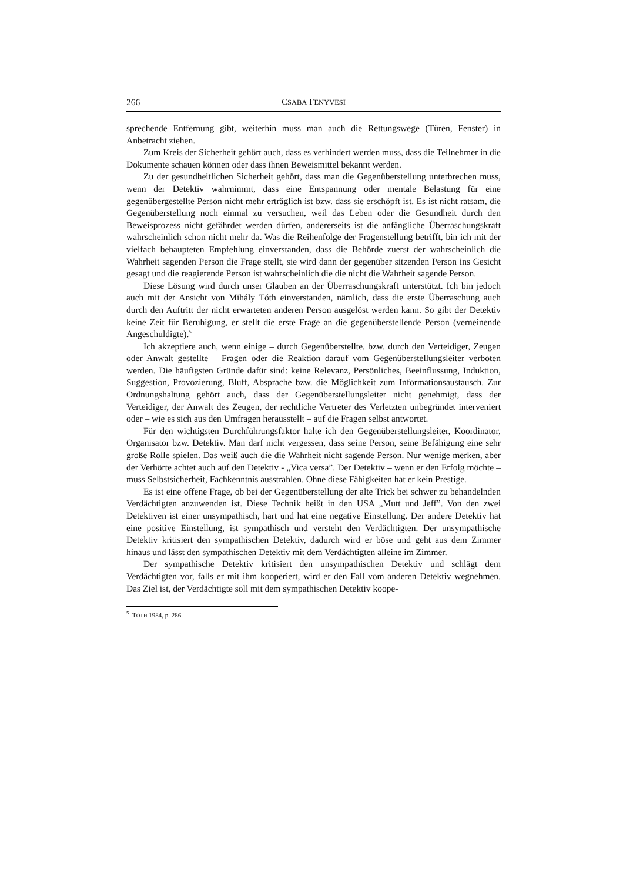266 CSABA FENYVESI
sprechende Entfernung gibt, weiterhin muss man auch die Rettungswege (Türen, Fenster) in Anbetracht ziehen.
Zum Kreis der Sicherheit gehört auch, dass es verhindert werden muss, dass die Teilnehmer in die Dokumente schauen können oder dass ihnen Beweismittel bekannt werden.
Zu der gesundheitlichen Sicherheit gehört, dass man die Gegenüberstellung unterbrechen muss, wenn der Detektiv wahrnimmt, dass eine Entspannung oder mentale Belastung für eine gegenübergestellte Person nicht mehr erträglich ist bzw. dass sie erschöpft ist. Es ist nicht ratsam, die Gegenüberstellung noch einmal zu versuchen, weil das Leben oder die Gesundheit durch den Beweisprozess nicht gefährdet werden dürfen, andererseits ist die anfängliche Überraschungskraft wahrscheinlich schon nicht mehr da. Was die Reihenfolge der Fragenstellung betrifft, bin ich mit der vielfach behaupteten Empfehlung einverstanden, dass die Behörde zuerst der wahrscheinlich die Wahrheit sagenden Person die Frage stellt, sie wird dann der gegenüber sitzenden Person ins Gesicht gesagt und die reagierende Person ist wahrscheinlich die die nicht die Wahrheit sagende Person.
Diese Lösung wird durch unser Glauben an der Überraschungskraft unterstützt. Ich bin jedoch auch mit der Ansicht von Mihály Tóth einverstanden, nämlich, dass die erste Überraschung auch durch den Auftritt der nicht erwarteten anderen Person ausgelöst werden kann. So gibt der Detektiv keine Zeit für Beruhigung, er stellt die erste Frage an die gegenüberstellende Person (verneinende Angeschuldigte).<sup>5</sup>
Ich akzeptiere auch, wenn einige – durch Gegenüberstellte, bzw. durch den Verteidiger, Zeugen oder Anwalt gestellte – Fragen oder die Reaktion darauf vom Gegenüberstellungsleiter verboten werden. Die häufigsten Gründe dafür sind: keine Relevanz, Persönliches, Beeinflussung, Induktion, Suggestion, Provozierung, Bluff, Absprache bzw. die Möglichkeit zum Informationsaustausch. Zur Ordnungshaltung gehört auch, dass der Gegenüberstellungsleiter nicht genehmigt, dass der Verteidiger, der Anwalt des Zeugen, der rechtliche Vertreter des Verletzten unbegründet interveniert oder – wie es sich aus den Umfragen herausstellt – auf die Fragen selbst antwortet.
Für den wichtigsten Durchführungsfaktor halte ich den Gegenüberstellungsleiter, Koordinator, Organisator bzw. Detektiv. Man darf nicht vergessen, dass seine Person, seine Befähigung eine sehr große Rolle spielen. Das weiß auch die die Wahrheit nicht sagende Person. Nur wenige merken, aber der Verhörte achtet auch auf den Detektiv - „Vica versa”. Der Detektiv – wenn er den Erfolg möchte – muss Selbstsicherheit, Fachkenntnis ausstrahlen. Ohne diese Fähigkeiten hat er kein Prestige.
Es ist eine offene Frage, ob bei der Gegenüberstellung der alte Trick bei schwer zu behandelnden Verdächtigten anzuwenden ist. Diese Technik heißt in den USA „Mutt und Jeff”. Von den zwei Detektiven ist einer unsympathisch, hart und hat eine negative Einstellung. Der andere Detektiv hat eine positive Einstellung, ist sympathisch und versteht den Verdächtigten. Der unsympathische Detektiv kritisiert den sympathischen Detektiv, dadurch wird er böse und geht aus dem Zimmer hinaus und lässt den sympathischen Detektiv mit dem Verdächtigten alleine im Zimmer.
Der sympathische Detektiv kritisiert den unsympathischen Detektiv und schlägt dem Verdächtigten vor, falls er mit ihm kooperiert, wird er den Fall vom anderen Detektiv wegnehmen. Das Ziel ist, der Verdächtigte soll mit dem sympathischen Detektiv koope-
<sup>5</sup> TÓTH 1984, p. 286.